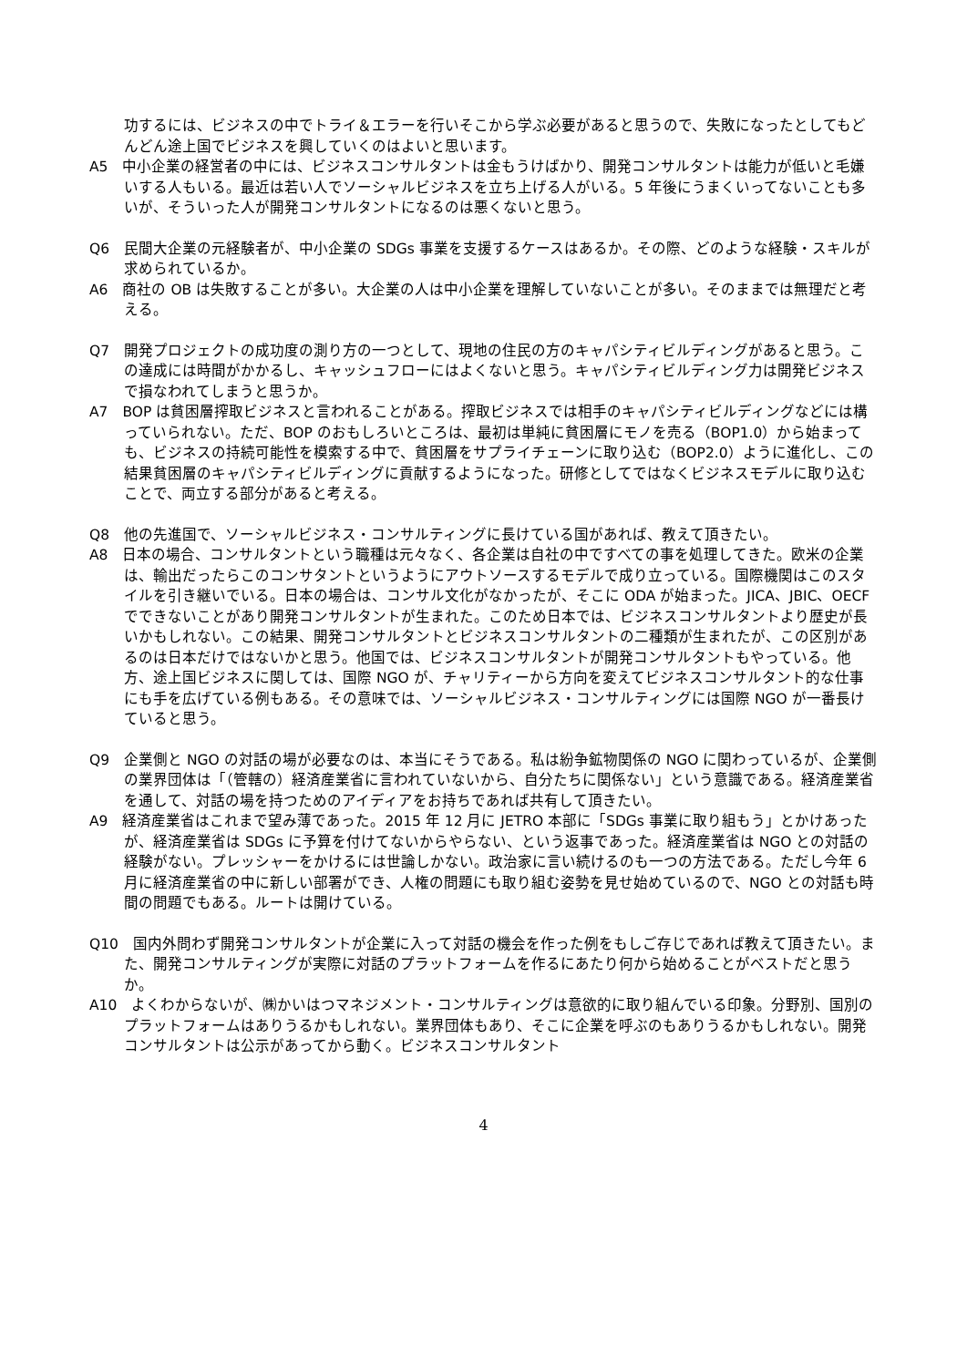功するには、ビジネスの中でトライ＆エラーを行いそこから学ぶ必要があると思うので、失敗になったとしてもどんどん途上国でビジネスを興していくのはよいと思います。
A5　中小企業の経営者の中には、ビジネスコンサルタントは金もうけばかり、開発コンサルタントは能力が低いと毛嫌いする人もいる。最近は若い人でソーシャルビジネスを立ち上げる人がいる。5 年後にうまくいってないことも多いが、そういった人が開発コンサルタントになるのは悪くないと思う。
Q6　民間大企業の元経験者が、中小企業の SDGs 事業を支援するケースはあるか。その際、どのような経験・スキルが求められているか。
A6　商社の OB は失敗することが多い。大企業の人は中小企業を理解していないことが多い。そのままでは無理だと考える。
Q7　開発プロジェクトの成功度の測り方の一つとして、現地の住民の方のキャパシティビルディングがあると思う。この達成には時間がかかるし、キャッシュフローにはよくないと思う。キャパシティビルディング力は開発ビジネスで損なわれてしまうと思うか。
A7　BOP は貧困層搾取ビジネスと言われることがある。搾取ビジネスでは相手のキャパシティビルディングなどには構っていられない。ただ、BOP のおもしろいところは、最初は単純に貧困層にモノを売る（BOP1.0）から始まっても、ビジネスの持続可能性を模索する中で、貧困層をサプライチェーンに取り込む（BOP2.0）ように進化し、この結果貧困層のキャパシティビルディングに貢献するようになった。研修としてではなくビジネスモデルに取り込むことで、両立する部分があると考える。
Q8　他の先進国で、ソーシャルビジネス・コンサルティングに長けている国があれば、教えて頂きたい。
A8　日本の場合、コンサルタントという職種は元々なく、各企業は自社の中ですべての事を処理してきた。欧米の企業は、輸出だったらこのコンサタントというようにアウトソースするモデルで成り立っている。国際機関はこのスタイルを引き継いでいる。日本の場合は、コンサル文化がなかったが、そこに ODA が始まった。JICA、JBIC、OECF でできないことがあり開発コンサルタントが生まれた。このため日本では、ビジネスコンサルタントより歴史が長いかもしれない。この結果、開発コンサルタントとビジネスコンサルタントの二種類が生まれたが、この区別があるのは日本だけではないかと思う。他国では、ビジネスコンサルタントが開発コンサルタントもやっている。他方、途上国ビジネスに関しては、国際 NGO が、チャリティーから方向を変えてビジネスコンサルタント的な仕事にも手を広げている例もある。その意味では、ソーシャルビジネス・コンサルティングには国際 NGO が一番長けていると思う。
Q9　企業側と NGO の対話の場が必要なのは、本当にそうである。私は紛争鉱物関係の NGO に関わっているが、企業側の業界団体は「（管轄の）経済産業省に言われていないから、自分たちに関係ない」という意識である。経済産業省を通して、対話の場を持つためのアイディアをお持ちであれば共有して頂きたい。
A9　経済産業省はこれまで望み薄であった。2015 年 12 月に JETRO 本部に「SDGs 事業に取り組もう」とかけあったが、経済産業省は SDGs に予算を付けてないからやらない、という返事であった。経済産業省は NGO との対話の経験がない。プレッシャーをかけるには世論しかない。政治家に言い続けるのも一つの方法である。ただし今年 6 月に経済産業省の中に新しい部署ができ、人権の問題にも取り組む姿勢を見せ始めているので、NGO との対話も時間の問題でもある。ルートは開けている。
Q10　国内外問わず開発コンサルタントが企業に入って対話の機会を作った例をもしご存じであれば教えて頂きたい。また、開発コンサルティングが実際に対話のプラットフォームを作るにあたり何から始めることがベストだと思うか。
A10　よくわからないが、㈱かいはつマネジメント・コンサルティングは意欲的に取り組んでいる印象。分野別、国別のプラットフォームはありうるかもしれない。業界団体もあり、そこに企業を呼ぶのもありうるかもしれない。開発コンサルタントは公示があってから動く。ビジネスコンサルタント
4